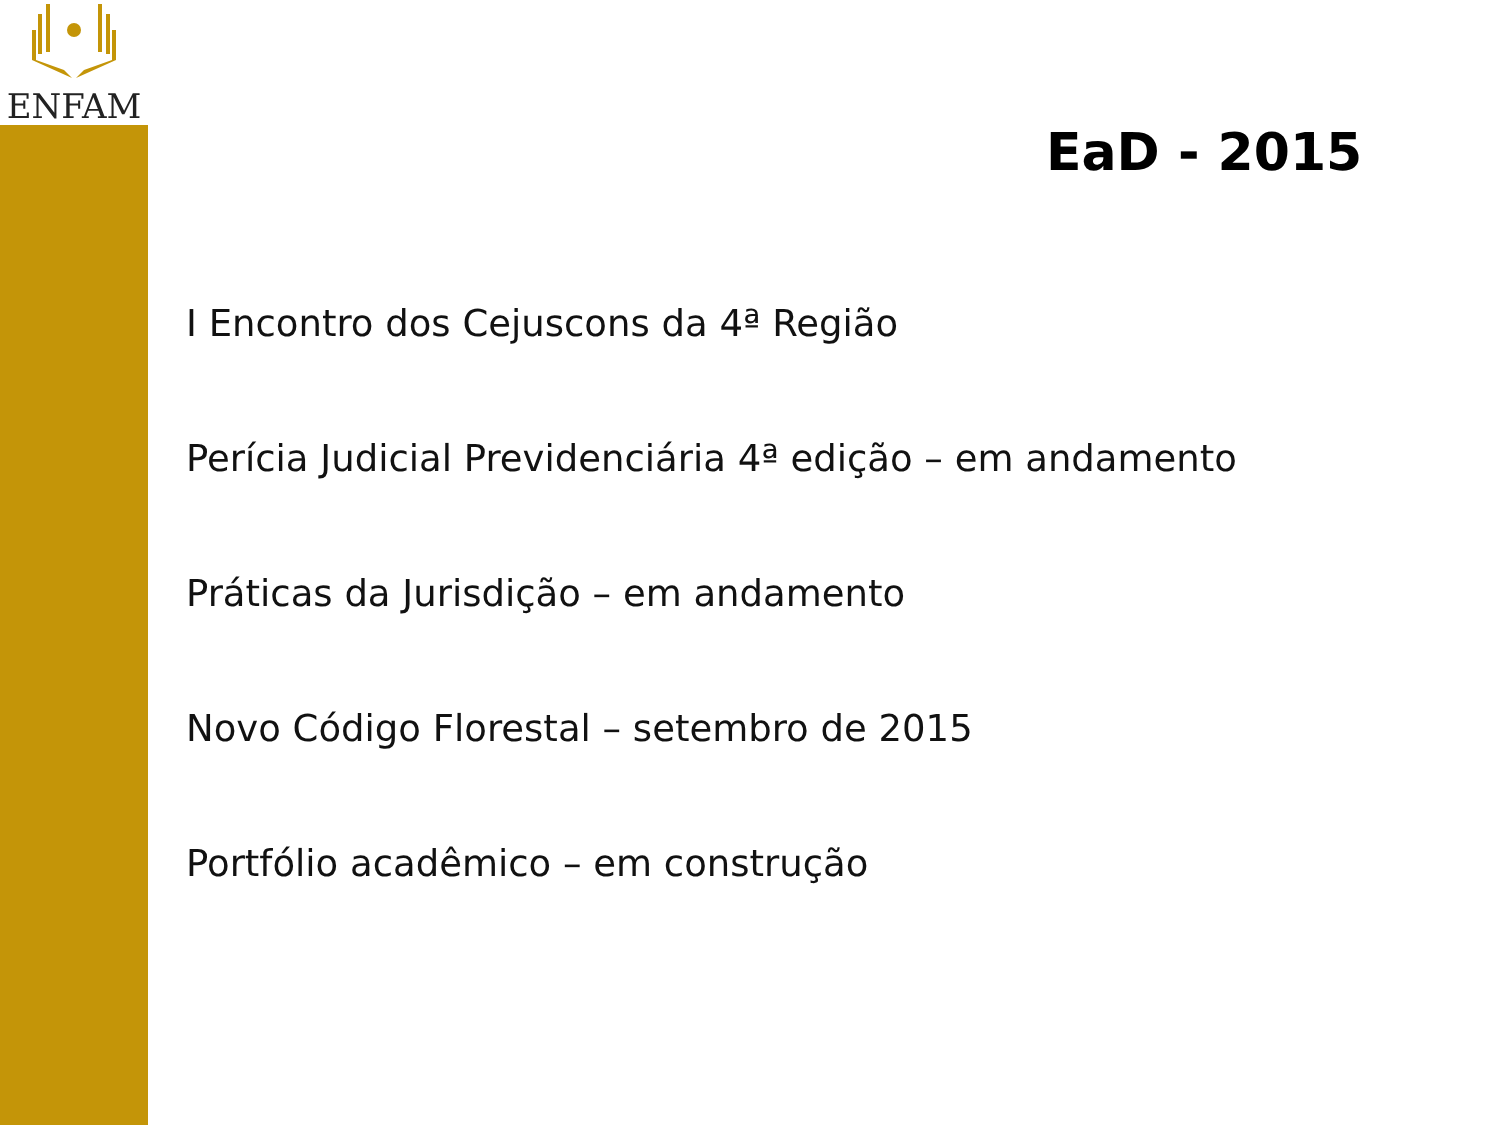ENFAM
EaD - 2015
I Encontro dos Cejuscons da 4ª Região
Perícia Judicial Previdenciária 4ª edição – em andamento
Práticas da Jurisdição – em andamento
Novo Código Florestal – setembro de 2015
Portfólio acadêmico – em construção